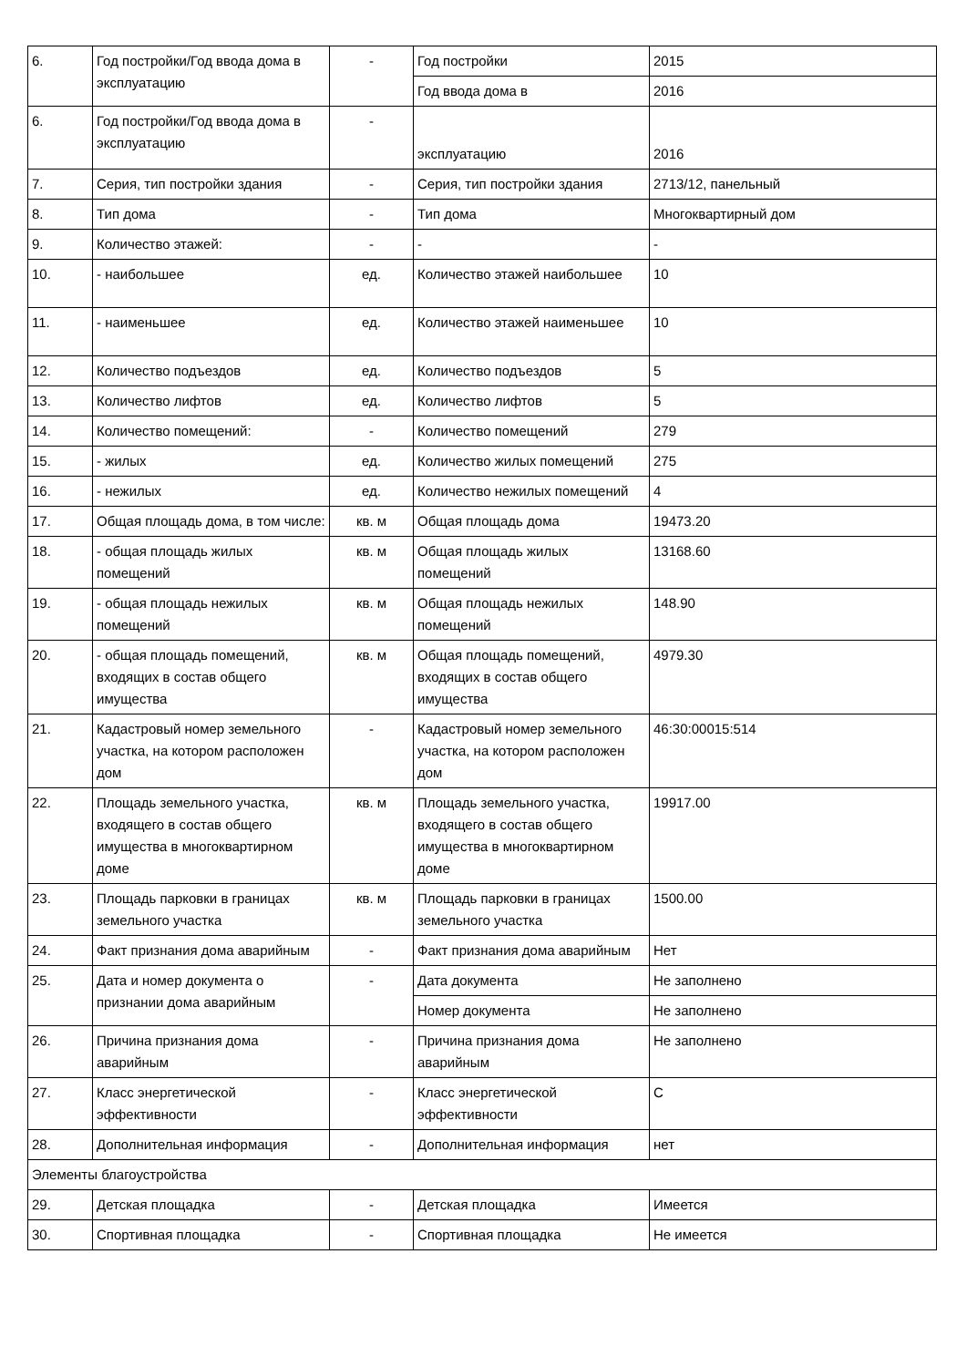| 6. | Год постройки/Год ввода дома в эксплуатацию | - | Год постройки | 2015 |
| | | | Год ввода дома в | 2016 |
| 6. | Год постройки/Год ввода дома в эксплуатацию | - | эксплуатацию | 2016 |
| 7. | Серия, тип постройки здания | - | Серия, тип постройки здания | 2713/12, панельный |
| 8. | Тип дома | - | Тип дома | Многоквартирный дом |
| 9. | Количество этажей: | - | - | - |
| 10. | - наибольшее | ед. | Количество этажей наибольшее | 10 |
| 11. | - наименьшее | ед. | Количество этажей наименьшее | 10 |
| 12. | Количество подъездов | ед. | Количество подъездов | 5 |
| 13. | Количество лифтов | ед. | Количество лифтов | 5 |
| 14. | Количество помещений: | - | Количество помещений | 279 |
| 15. | - жилых | ед. | Количество жилых помещений | 275 |
| 16. | - нежилых | ед. | Количество нежилых помещений | 4 |
| 17. | Общая площадь дома, в том числе: | кв. м | Общая площадь дома | 19473.20 |
| 18. | - общая площадь жилых помещений | кв. м | Общая площадь жилых помещений | 13168.60 |
| 19. | - общая площадь нежилых помещений | кв. м | Общая площадь нежилых помещений | 148.90 |
| 20. | - общая площадь помещений, входящих в состав общего имущества | кв. м | Общая площадь помещений, входящих в состав общего имущества | 4979.30 |
| 21. | Кадастровый номер земельного участка, на котором расположен дом | - | Кадастровый номер земельного участка, на котором расположен дом | 46:30:00015:514 |
| 22. | Площадь земельного участка, входящего в состав общего имущества в многоквартирном доме | кв. м | Площадь земельного участка, входящего в состав общего имущества в многоквартирном доме | 19917.00 |
| 23. | Площадь парковки в границах земельного участка | кв. м | Площадь парковки в границах земельного участка | 1500.00 |
| 24. | Факт признания дома аварийным | - | Факт признания дома аварийным | Нет |
| 25. | Дата и номер документа о признании дома аварийным | - | Дата документа | Не заполнено |
| | | | Номер документа | Не заполнено |
| 26. | Причина признания дома аварийным | - | Причина признания дома аварийным | Не заполнено |
| 27. | Класс энергетической эффективности | - | Класс энергетической эффективности | C |
| 28. | Дополнительная информация | - | Дополнительная информация | нет |
| Элементы благоустройства | | | | |
| 29. | Детская площадка | - | Детская площадка | Имеется |
| 30. | Спортивная площадка | - | Спортивная площадка | Не имеется |